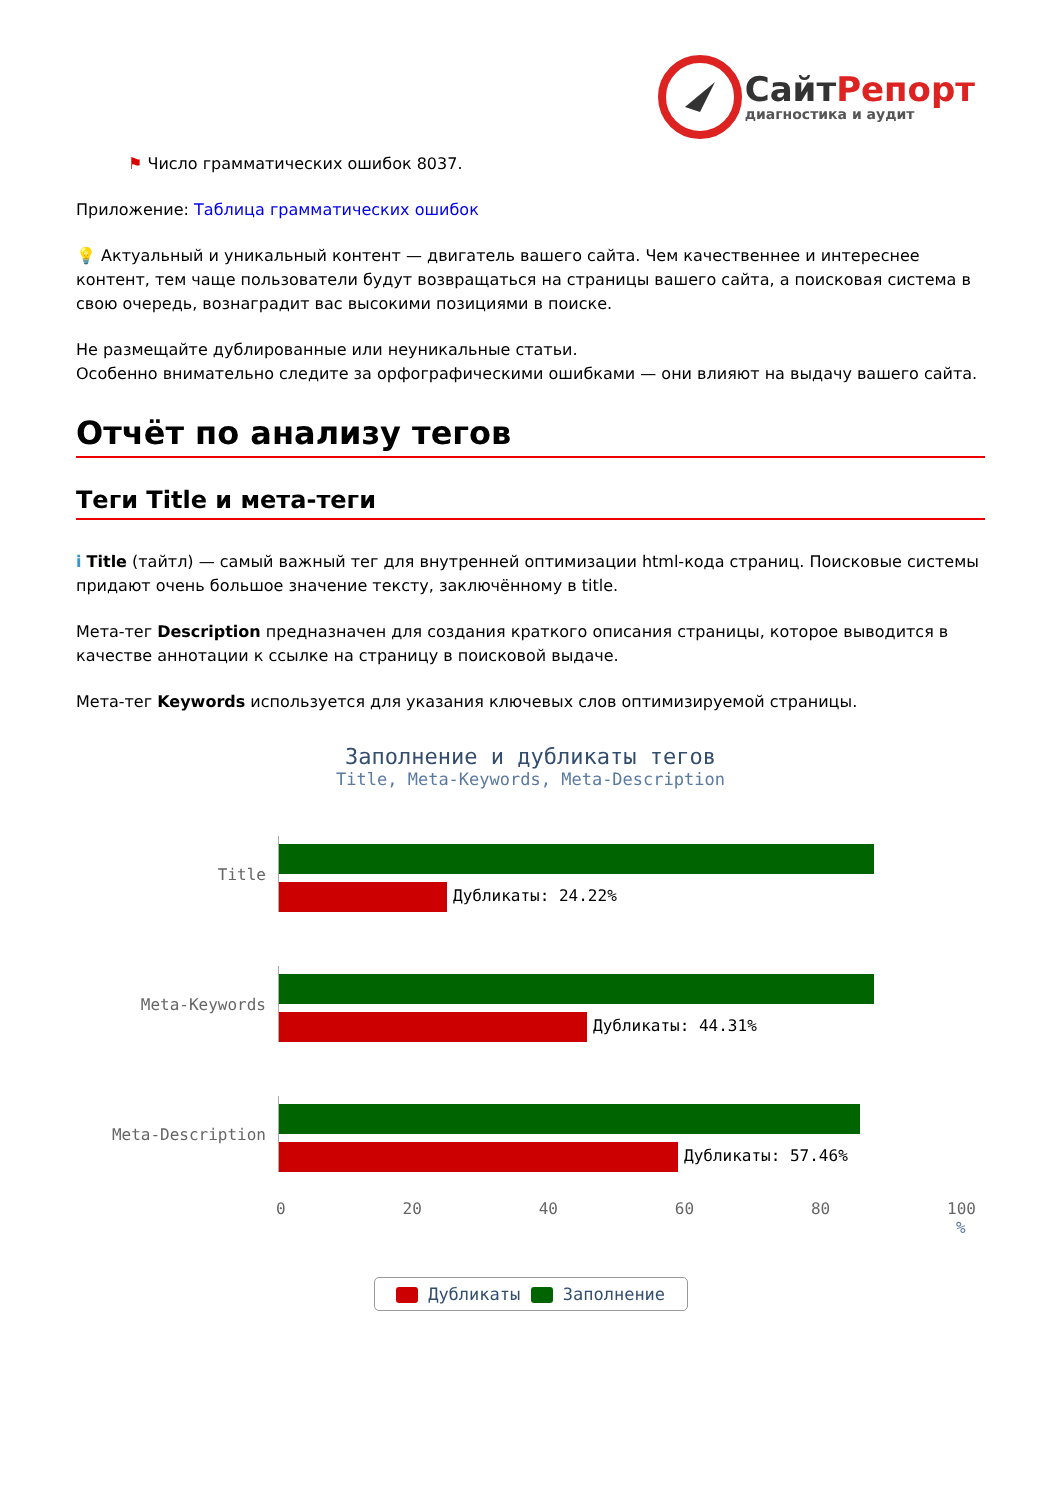СайтРепорт
диагностика и аудит
⚑ Число грамматических ошибок 8037.
Приложение: Таблица грамматических ошибок
💡 Актуальный и уникальный контент — двигатель вашего сайта. Чем качественнее и интереснее контент, тем чаще пользователи будут возвращаться на страницы вашего сайта, а поисковая система в свою очередь, вознаградит вас высокими позициями в поиске.
Не размещайте дублированные или неуникальные статьи.
Особенно внимательно следите за орфографическими ошибками — они влияют на выдачу вашего сайта.
Отчёт по анализу тегов
Теги Title и мета-теги
i Title (тайтл) — самый важный тег для внутренней оптимизации html-кода страниц. Поисковые системы придают очень большое значение тексту, заключённому в title.
Мета-тег Description предназначен для создания краткого описания страницы, которое выводится в качестве аннотации к ссылке на страницу в поисковой выдаче.
Мета-тег Keywords используется для указания ключевых слов оптимизируемой страницы.
Заполнение и дубликаты тегов
Title, Meta-Keywords, Meta-Description
Title Дубликаты: 24.22%
Meta-Keywords Дубликаты: 44.31%
Meta-Description Дубликаты: 57.46%
0 20 40 60 80 100
%
Дубликаты Заполнение